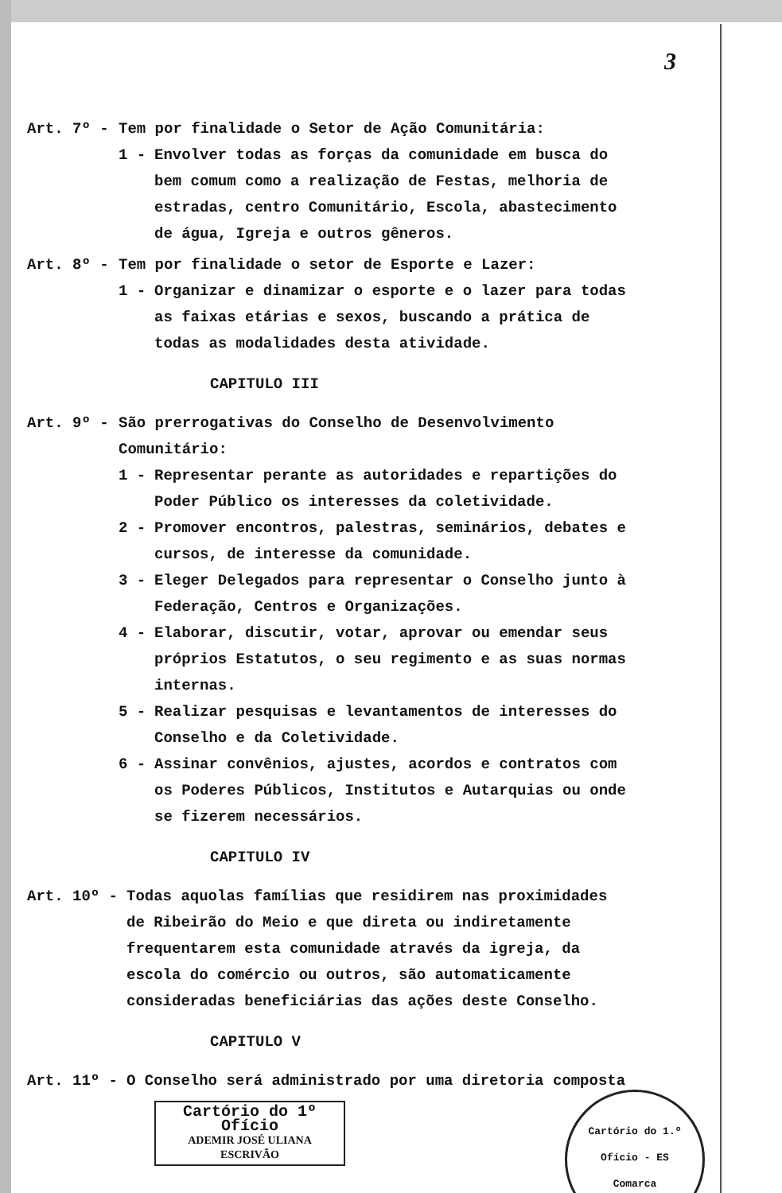3
Art. 7º - Tem por finalidade o Setor de Ação Comunitária:
1 - Envolver todas as forças da comunidade em busca do bem comum como a realização de Festas, melhoria de estradas, centro Comunitário, Escola, abastecimento de água, Igreja e outros gêneros.
Art. 8º - Tem por finalidade o setor de Esporte e Lazer:
1 - Organizar e dinamizar o esporte e o lazer para todas as faixas etárias e sexos, buscando a prática de todas as modalidades desta atividade.
CAPITULO III
Art. 9º - São prerrogativas do Conselho de Desenvolvimento Comunitário:
1 - Representar perante as autoridades e repartições do Poder Público os interesses da coletividade.
2 - Promover encontros, palestras, seminários, debates e cursos, de interesse da comunidade.
3 - Eleger Delegados para representar o Conselho junto à Federação, Centros e Organizações.
4 - Elaborar, discutir, votar, aprovar ou emendar seus próprios Estatutos, o seu regimento e as suas normas internas.
5 - Realizar pesquisas e levantamentos de interesses do Conselho e da Coletividade.
6 - Assinar convênios, ajustes, acordos e contratos com os Poderes Públicos, Institutos e Autarquias ou onde se fizerem necessários.
CAPITULO IV
Art. 10º - Todas aquolas famílias que residirem nas proximidades de Ribeirão do Meio e que direta ou indiretamente frequentarem esta comunidade através da igreja, da escola do comércio ou outros, são automaticamente consideradas beneficiárias das ações deste Conselho.
CAPITULO V
Art. 11º - O Conselho será administrado por uma diretoria composta
Cartório do 1º Ofício
ADEMIR JOSÉ ULIANA
ESCRIVÃO
Cartório do 1.º Ofício - ES
Comarca